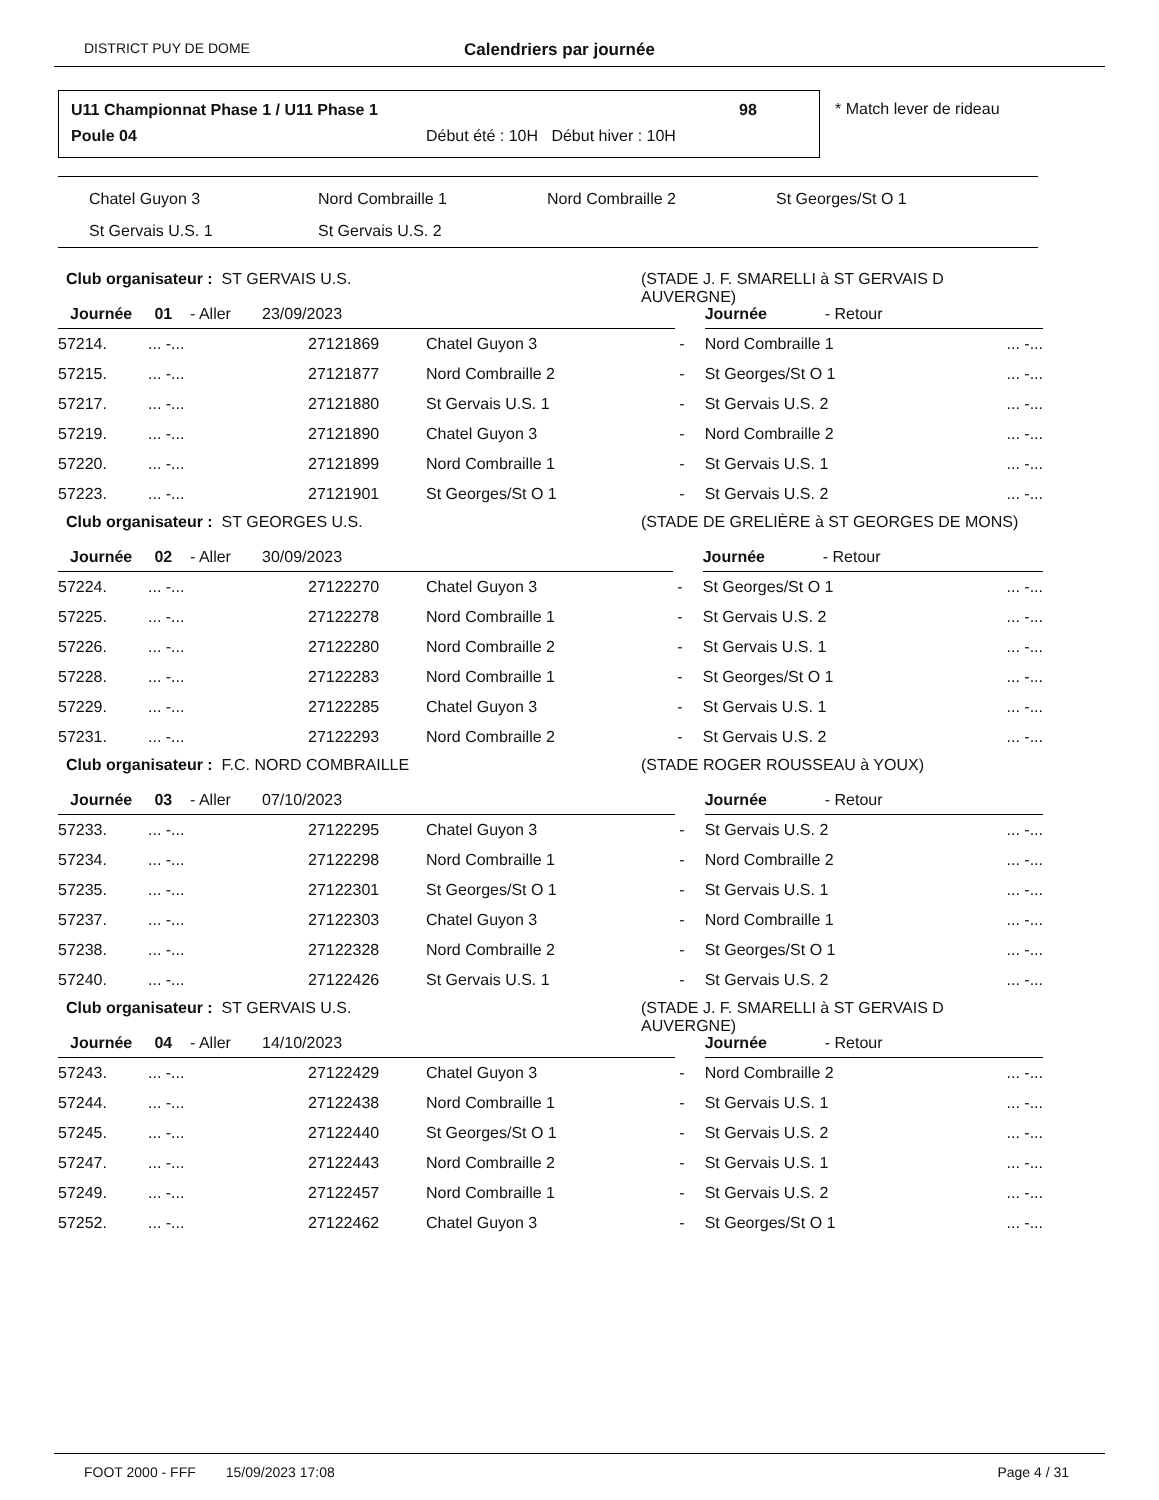DISTRICT PUY DE DOME Calendriers par journée
U11 Championnat Phase 1 / U11 Phase 1
98
Poule 04
Début été : 10H Début hiver : 10H
* Match lever de rideau
| Chatel Guyon 3 | Nord Combraille 1 | Nord Combraille 2 | St Georges/St O 1 |
| St Gervais U.S. 1 | St Gervais U.S. 2 | | |
Club organisateur : ST GERVAIS U.S. (STADE J. F. SMARELLI à ST GERVAIS D
AUVERGNE)
| Journée 01 - Aller 23/09/2023 | | | | | Journée - Retour | |
| 57214. | ... -... | 27121869 | Chatel Guyon 3 | - | Nord Combraille 1 | ... -... |
| 57215. | ... -... | 27121877 | Nord Combraille 2 | - | St Georges/St O 1 | ... -... |
| 57217. | ... -... | 27121880 | St Gervais U.S. 1 | - | St Gervais U.S. 2 | ... -... |
| 57219. | ... -... | 27121890 | Chatel Guyon 3 | - | Nord Combraille 2 | ... -... |
| 57220. | ... -... | 27121899 | Nord Combraille 1 | - | St Gervais U.S. 1 | ... -... |
| 57223. | ... -... | 27121901 | St Georges/St O 1 | - | St Gervais U.S. 2 | ... -... |
Club organisateur : ST GEORGES U.S. (STADE DE GRELIÈRE à ST GEORGES DE MONS)
| Journée 02 - Aller 30/09/2023 | | | | | Journée - Retour | |
| 57224. | ... -... | 27122270 | Chatel Guyon 3 | - | St Georges/St O 1 | ... -... |
| 57225. | ... -... | 27122278 | Nord Combraille 1 | - | St Gervais U.S. 2 | ... -... |
| 57226. | ... -... | 27122280 | Nord Combraille 2 | - | St Gervais U.S. 1 | ... -... |
| 57228. | ... -... | 27122283 | Nord Combraille 1 | - | St Georges/St O 1 | ... -... |
| 57229. | ... -... | 27122285 | Chatel Guyon 3 | - | St Gervais U.S. 1 | ... -... |
| 57231. | ... -... | 27122293 | Nord Combraille 2 | - | St Gervais U.S. 2 | ... -... |
Club organisateur : F.C. NORD COMBRAILLE (STADE ROGER ROUSSEAU à YOUX)
| Journée 03 - Aller 07/10/2023 | | | | | Journée - Retour | |
| 57233. | ... -... | 27122295 | Chatel Guyon 3 | - | St Gervais U.S. 2 | ... -... |
| 57234. | ... -... | 27122298 | Nord Combraille 1 | - | Nord Combraille 2 | ... -... |
| 57235. | ... -... | 27122301 | St Georges/St O 1 | - | St Gervais U.S. 1 | ... -... |
| 57237. | ... -... | 27122303 | Chatel Guyon 3 | - | Nord Combraille 1 | ... -... |
| 57238. | ... -... | 27122328 | Nord Combraille 2 | - | St Georges/St O 1 | ... -... |
| 57240. | ... -... | 27122426 | St Gervais U.S. 1 | - | St Gervais U.S. 2 | ... -... |
Club organisateur : ST GERVAIS U.S. (STADE J. F. SMARELLI à ST GERVAIS D
AUVERGNE)
| Journée 04 - Aller 14/10/2023 | | | | | Journée - Retour | |
| 57243. | ... -... | 27122429 | Chatel Guyon 3 | - | Nord Combraille 2 | ... -... |
| 57244. | ... -... | 27122438 | Nord Combraille 1 | - | St Gervais U.S. 1 | ... -... |
| 57245. | ... -... | 27122440 | St Georges/St O 1 | - | St Gervais U.S. 2 | ... -... |
| 57247. | ... -... | 27122443 | Nord Combraille 2 | - | St Gervais U.S. 1 | ... -... |
| 57249. | ... -... | 27122457 | Nord Combraille 1 | - | St Gervais U.S. 2 | ... -... |
| 57252. | ... -... | 27122462 | Chatel Guyon 3 | - | St Georges/St O 1 | ... -... |
FOOT 2000 - FFF 15/09/2023 17:08 Page 4 / 31